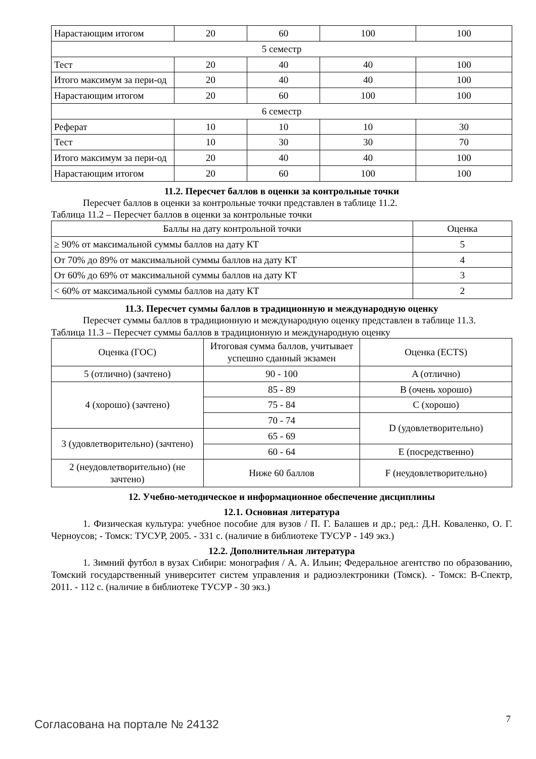| Нарастающим итогом | 20 | 60 | 100 | 100 |
| 5 семестр | | | | |
| Тест | 20 | 40 | 40 | 100 |
| Итого максимум за пери-од | 20 | 40 | 40 | 100 |
| Нарастающим итогом | 20 | 60 | 100 | 100 |
| 6 семестр | | | | |
| Реферат | 10 | 10 | 10 | 30 |
| Тест | 10 | 30 | 30 | 70 |
| Итого максимум за пери-од | 20 | 40 | 40 | 100 |
| Нарастающим итогом | 20 | 60 | 100 | 100 |
11.2. Пересчет баллов в оценки за контрольные точки
Пересчет баллов в оценки за контрольные точки представлен в таблице 11.2.
Таблица 11.2 – Пересчет баллов в оценки за контрольные точки
| Баллы на дату контрольной точки | Оценка |
| --- | --- |
| ≥ 90% от максимальной суммы баллов на дату КТ | 5 |
| От 70% до 89% от максимальной суммы баллов на дату КТ | 4 |
| От 60% до 69% от максимальной суммы баллов на дату КТ | 3 |
| < 60% от максимальной суммы баллов на дату КТ | 2 |
11.3. Пересчет суммы баллов в традиционную и международную оценку
Пересчет суммы баллов в традиционную и международную оценку представлен в таблице 11.3.
Таблица 11.3 – Пересчет суммы баллов в традиционную и международную оценку
| Оценка (ГОС) | Итоговая сумма баллов, учитывает успешно сданный экзамен | Оценка (ECTS) |
| 5 (отлично) (зачтено) | 90 - 100 | A (отлично) |
| 4 (хорошо) (зачтено) | 85 - 89 | B (очень хорошо) |
| | 75 - 84 | C (хорошо) |
| | 70 - 74 | D (удовлетворительно) |
| 3 (удовлетворительно) (зачтено) | 65 - 69 | |
| | 60 - 64 | E (посредственно) |
| 2 (неудовлетворительно) (не зачтено) | Ниже 60 баллов | F (неудовлетворительно) |
12. Учебно-методическое и информационное обеспечение дисциплины
12.1. Основная литература
1. Физическая культура: учебное пособие для вузов / П. Г. Балашев и др.; ред.: Д.Н. Коваленко, О. Г. Черноусов; - Томск: ТУСУР, 2005. - 331 с. (наличие в библиотеке ТУСУР - 149 экз.)
12.2. Дополнительная литература
1. Зимний футбол в вузах Сибири: монография / А. А. Ильин; Федеральное агентство по образованию, Томский государственный университет систем управления и радиоэлектроники (Томск). - Томск: В-Спектр, 2011. - 112 с. (наличие в библиотеке ТУСУР - 30 экз.)
Согласована на портале № 24132 7